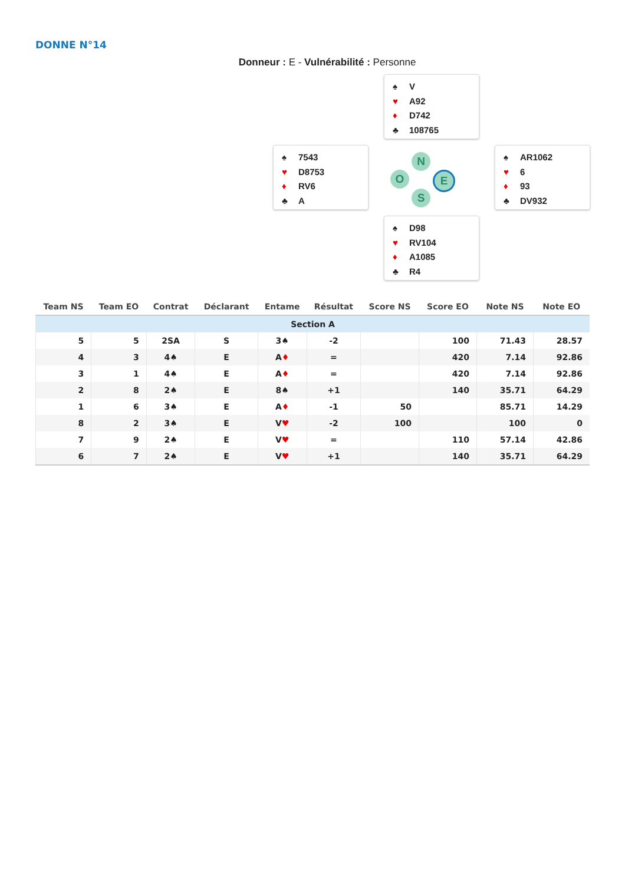DONNE N°14
Donneur : E - Vulnérabilité : Personne
♠ V
♥ A92
♦ D742
♣ 108765
♠ 7543
♥ D8753
♦ RV6
♣ A
N
O E
S
♠ AR1062
♥ 6
♦ 93
♣ DV932
♠ D98
♥ RV104
♦ A1085
♣ R4
| Team NS | Team EO | Contrat | Déclarant | Entame | Résultat | Score NS | Score EO | Note NS | Note EO |
| --- | --- | --- | --- | --- | --- | --- | --- | --- | --- |
| Section A | | | | | | | | | |
| 5 | 5 | 2SA | S | 3♠ | -2 | | 100 | 71.43 | 28.57 |
| 4 | 3 | 4♠ | E | A ♦ | = | | 420 | 7.14 | 92.86 |
| 3 | 1 | 4♠ | E | A ♦ | = | | 420 | 7.14 | 92.86 |
| 2 | 8 | 2♠ | E | 8♠ | +1 | | 140 | 35.71 | 64.29 |
| 1 | 6 | 3♠ | E | A ♦ | -1 | 50 | | 85.71 | 14.29 |
| 8 | 2 | 3♠ | E | V ♥ | -2 | 100 | | 100 | 0 |
| 7 | 9 | 2♠ | E | V ♥ | = | | 110 | 57.14 | 42.86 |
| 6 | 7 | 2♠ | E | V ♥ | +1 | | 140 | 35.71 | 64.29 |